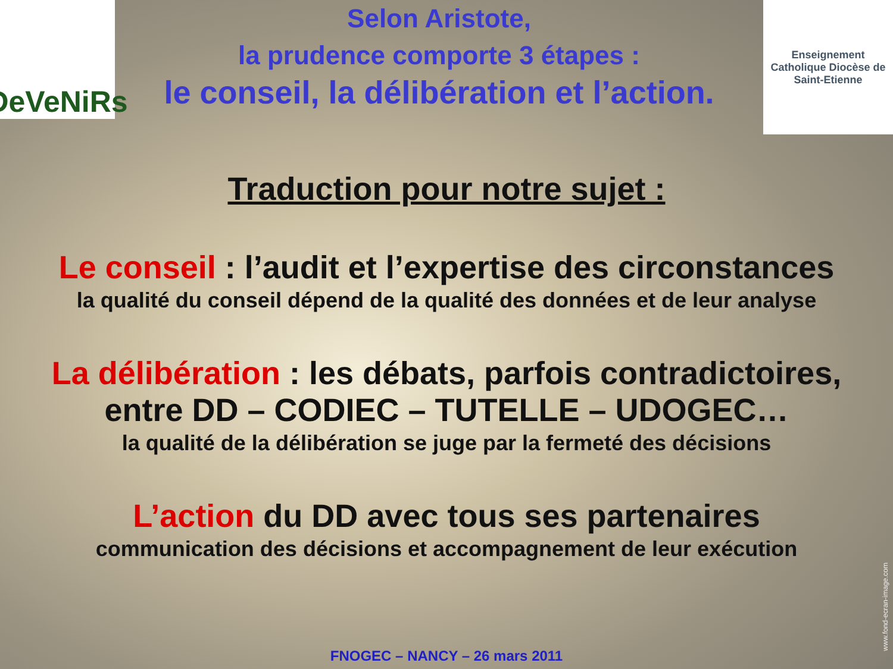DeVeNiRs
Selon Aristote,
la prudence comporte 3 étapes :
le conseil, la délibération et l’action.
Enseignement Catholique Diocèse de Saint-Etienne
Traduction pour notre sujet :
Le conseil : l’audit et l’expertise des circonstances
la qualité du conseil dépend de la qualité des données et de leur analyse
La délibération : les débats, parfois contradictoires,
entre DD – CODIEC – TUTELLE – UDOGEC…
la qualité de la délibération se juge par la fermeté des décisions
L’action du DD avec tous ses partenaires
communication des décisions et accompagnement de leur exécution
FNOGEC – NANCY – 26 mars 2011
www.fond-ecran-image.com